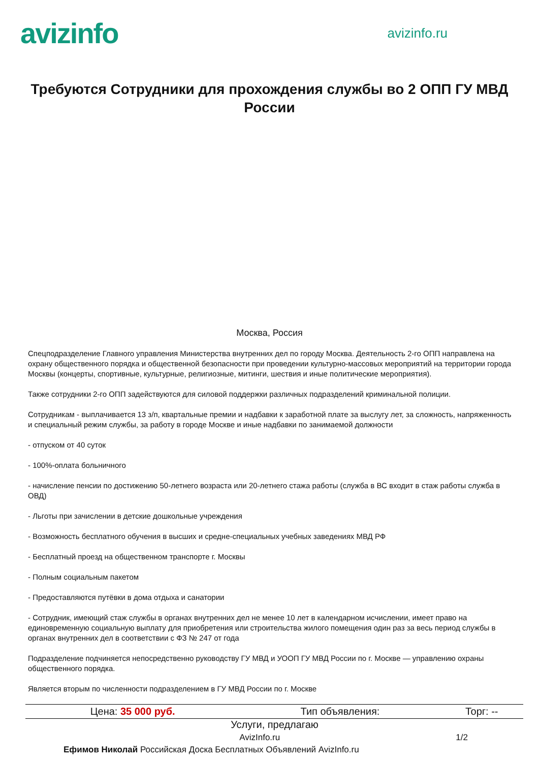avizinfo
avizinfo.ru
Требуются Сотрудники для прохождения службы во 2 ОПП ГУ МВД России
Москва, Россия
Спецподразделение Главного управления Министерства внутренних дел по городу Москва. Деятельность 2-го ОПП направлена на охрану общественного порядка и общественной безопасности при проведении культурно-массовых мероприятий на территории города Москвы (концерты, спортивные, культурные, религиозные, митинги, шествия и иные политические мероприятия).
Также сотрудники 2-го ОПП задействуются для силовой поддержки различных подразделений криминальной полиции.
Сотрудникам - выплачивается 13 з/п, квартальные премии и надбавки к заработной плате за выслугу лет, за сложность, напряженность и специальный режим службы, за работу в городе Москве и иные надбавки по занимаемой должности
- отпуском от 40 суток
- 100%-оплата больничного
- начисление пенсии по достижению 50-летнего возраста или 20-летнего стажа работы (служба в ВС входит в стаж работы служба в ОВД)
- Льготы при зачислении в детские дошкольные учреждения
- Возможность бесплатного обучения в высших и средне-специальных учебных заведениях МВД РФ
- Бесплатный проезд на общественном транспорте г. Москвы
- Полным социальным пакетом
- Предоставляются путёвки в дома отдыха и санатории
- Сотрудник, имеющий стаж службы в органах внутренних дел не менее 10 лет в календарном исчислении, имеет право на единовременную социальную выплату для приобретения или строительства жилого помещения один раз за весь период службы в органах внутренних дел в соответствии с ФЗ № 247 от года
Подразделение подчиняется непосредственно руководству ГУ МВД и УООП ГУ МВД России по г. Москве — управлению охраны общественного порядка.
Является вторым по численности подразделением в ГУ МВД России по г. Москве
| Цена: 35 000 руб. | Тип объявления: | Торг: -- |
Услуги, предлагаю
AvizInfo.ru 1/2
Ефимов Николай Российская Доска Бесплатных Объявлений AvizInfo.ru